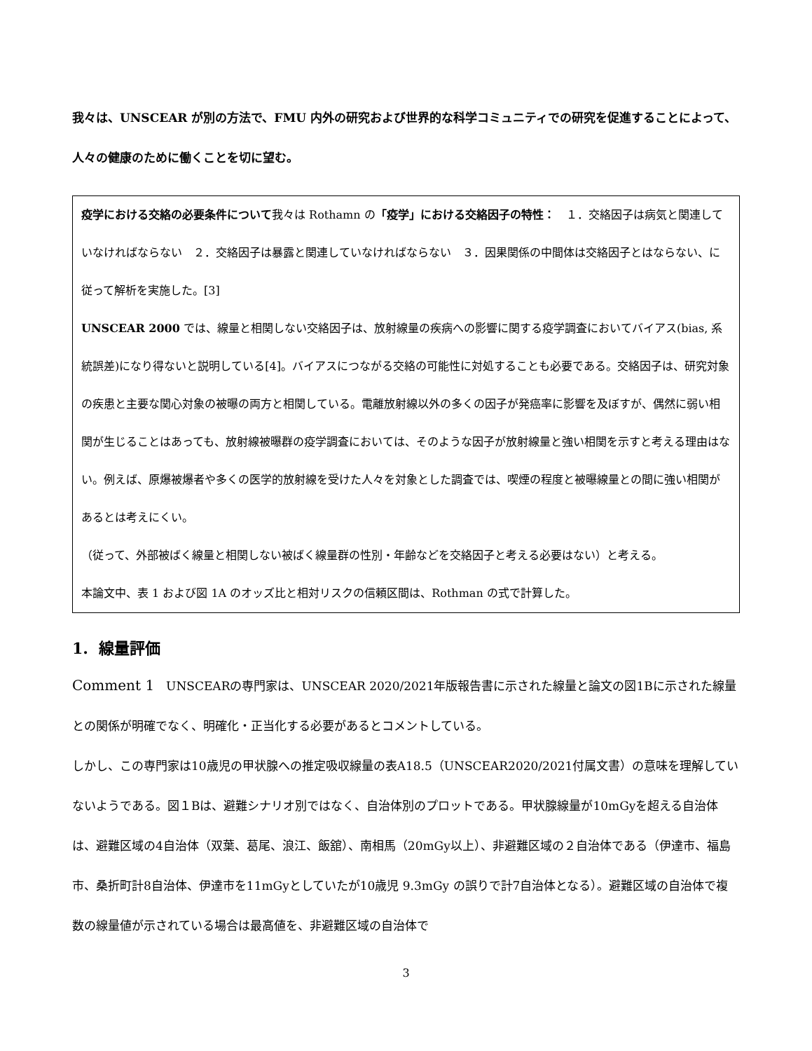我々は、UNSCEAR が別の方法で、FMU 内外の研究および世界的な科学コミュニティでの研究を促進することによって、人々の健康のために働くことを切に望む。
疫学における交絡の必要条件について我々は Rothamn の「疫学」における交絡因子の特性：　１．交絡因子は病気と関連していなければならない　２．交絡因子は暴露と関連していなければならない　３．因果関係の中間体は交絡因子とはならない、に従って解析を実施した。[3]
UNSCEAR 2000 では、線量と相関しない交絡因子は、放射線量の疾病への影響に関する疫学調査においてバイアス(bias, 系統誤差)になり得ないと説明している[4]。バイアスにつながる交絡の可能性に対処することも必要である。交絡因子は、研究対象の疾患と主要な関心対象の被曝の両方と相関している。電離放射線以外の多くの因子が発癌率に影響を及ぼすが、偶然に弱い相関が生じることはあっても、放射線被曝群の疫学調査においては、そのような因子が放射線量と強い相関を示すと考える理由はない。例えば、原爆被爆者や多くの医学的放射線を受けた人々を対象とした調査では、喫煙の程度と被曝線量との間に強い相関があるとは考えにくい。
（従って、外部被ばく線量と相関しない被ばく線量群の性別・年齢などを交絡因子と考える必要はない）と考える。
本論文中、表 1 および図 1A のオッズ比と相対リスクの信頼区間は、Rothman の式で計算した。
1. 線量評価
Comment 1　UNSCEARの専門家は、UNSCEAR 2020/2021年版報告書に示された線量と論文の図1Bに示された線量との関係が明確でなく、明確化・正当化する必要があるとコメントしている。
しかし、この専門家は10歳児の甲状腺への推定吸収線量の表A18.5（UNSCEAR2020/2021付属文書）の意味を理解していないようである。図１Bは、避難シナリオ別ではなく、自治体別のプロットである。甲状腺線量が10mGyを超える自治体は、避難区域の4自治体（双葉、葛尾、浪江、飯舘）、南相馬（20mGy以上）、非避難区域の２自治体である（伊達市、福島市、桑折町計8自治体、伊達市を11mGyとしていたが10歳児 9.3mGy の誤りで計7自治体となる）。避難区域の自治体で複数の線量値が示されている場合は最高値を、非避難区域の自治体で
3